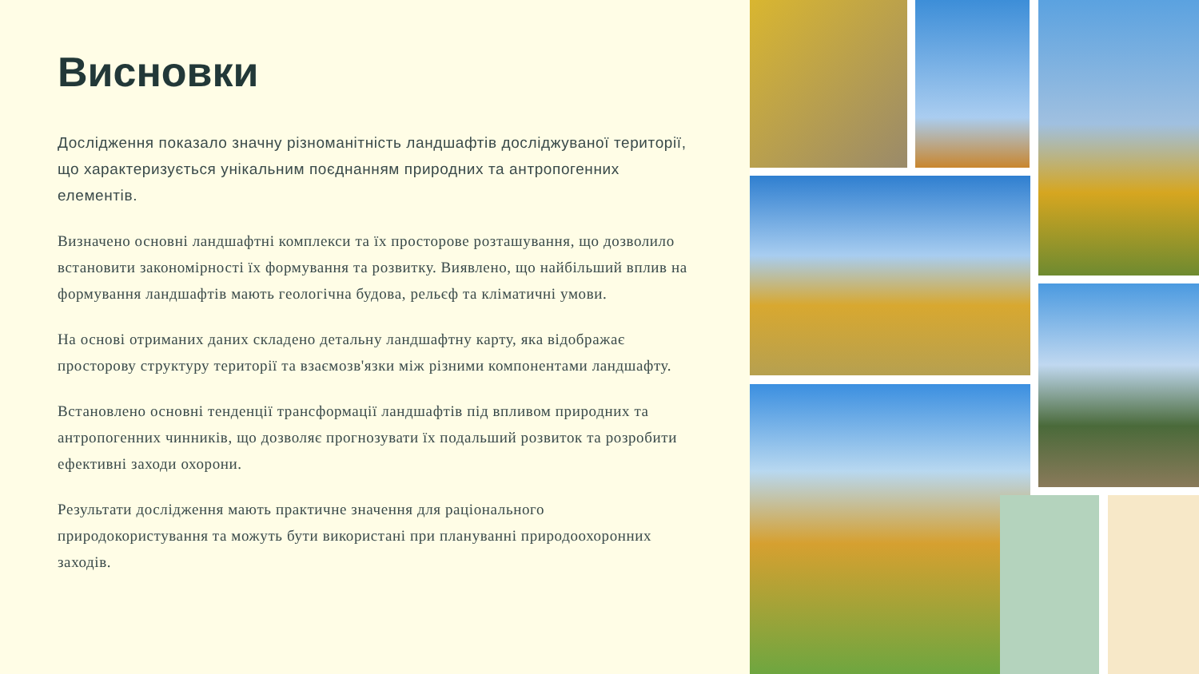Висновки
Дослідження показало значну різноманітність ландшафтів досліджуваної території, що характеризується унікальним поєднанням природних та антропогенних елементів.
Визначено основні ландшафтні комплекси та їх просторове розташування, що дозволило встановити закономірності їх формування та розвитку. Виявлено, що найбільший вплив на формування ландшафтів мають геологічна будова, рельєф та кліматичні умови.
На основі отриманих даних складено детальну ландшафтну карту, яка відображає просторову структуру території та взаємозв'язки між різними компонентами ландшафту.
Встановлено основні тенденції трансформації ландшафтів під впливом природних та антропогенних чинників, що дозволяє прогнозувати їх подальший розвиток та розробити ефективні заходи охорони.
Результати дослідження мають практичне значення для раціонального природокористування та можуть бути використані при плануванні природоохоронних заходів.